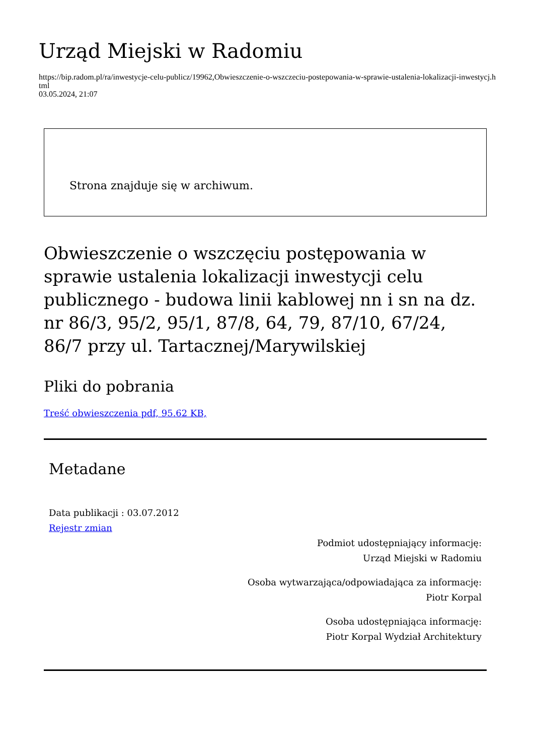Urząd Miejski w Radomiu
https://bip.radom.pl/ra/inwestycje-celu-publicz/19962,Obwieszczenie-o-wszczeciu-postepowania-w-sprawie-ustalenia-lokalizacji-inwestycj.html
03.05.2024, 21:07
Strona znajduje się w archiwum.
Obwieszczenie o wszczęciu postępowania w sprawie ustalenia lokalizacji inwestycji celu publicznego - budowa linii kablowej nn i sn na dz. nr 86/3, 95/2, 95/1, 87/8, 64, 79, 87/10, 67/24, 86/7 przy ul. Tartacznej/Marywilskiej
Pliki do pobrania
Treść obwieszczenia pdf, 95.62 KB,
Metadane
Data publikacji : 03.07.2012
Rejestr zmian
Podmiot udostępniający informację:
Urząd Miejski w Radomiu
Osoba wytwarzająca/odpowiadająca za informację:
Piotr Korpal
Osoba udostępniająca informację:
Piotr Korpal Wydział Architektury